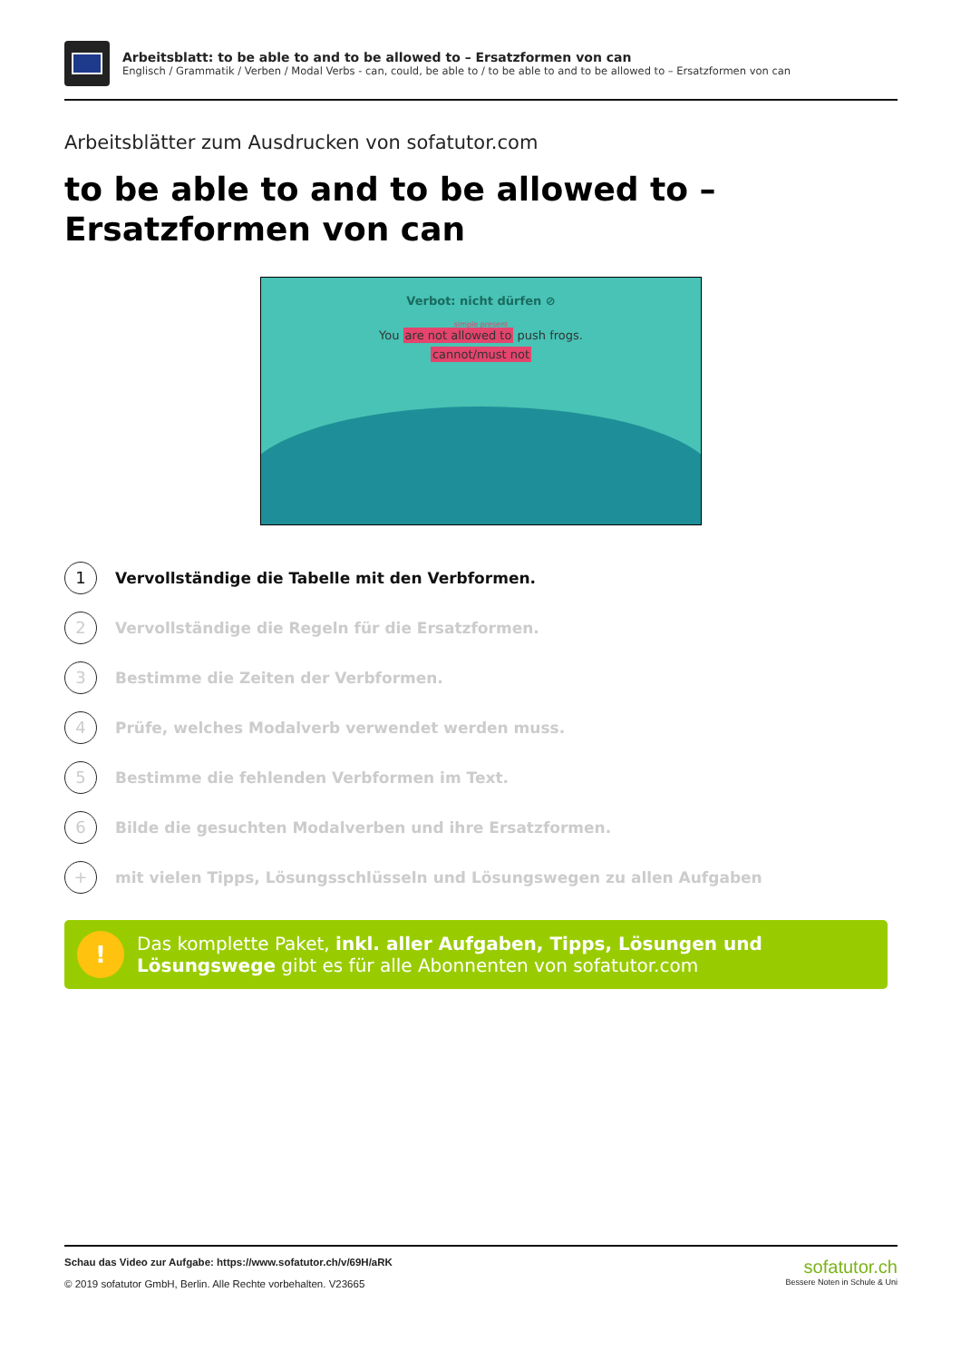Arbeitsblatt: to be able to and to be allowed to – Ersatzformen von can
Englisch / Grammatik / Verben / Modal Verbs - can, could, be able to / to be able to and to be allowed to – Ersatzformen von can
Arbeitsblätter zum Ausdrucken von sofatutor.com
to be able to and to be allowed to – Ersatzformen von can
Verbot: nicht dürfen ⊘
simple present
You are not allowed to push frogs.
cannot/must not
1 Vervollständige die Tabelle mit den Verbformen.
2 Vervollständige die Regeln für die Ersatzformen.
3 Bestimme die Zeiten der Verbformen.
4 Prüfe, welches Modalverb verwendet werden muss.
5 Bestimme die fehlenden Verbformen im Text.
6 Bilde die gesuchten Modalverben und ihre Ersatzformen.
+ mit vielen Tipps, Lösungsschlüsseln und Lösungswegen zu allen Aufgaben
!
Das komplette Paket, inkl. aller Aufgaben, Tipps, Lösungen und Lösungswege gibt es für alle Abonnenten von sofatutor.com
Schau das Video zur Aufgabe: https://www.sofatutor.ch/v/69H/aRK
© 2019 sofatutor GmbH, Berlin. Alle Rechte vorbehalten. V23665
sofatutor.ch
Bessere Noten in Schule & Uni